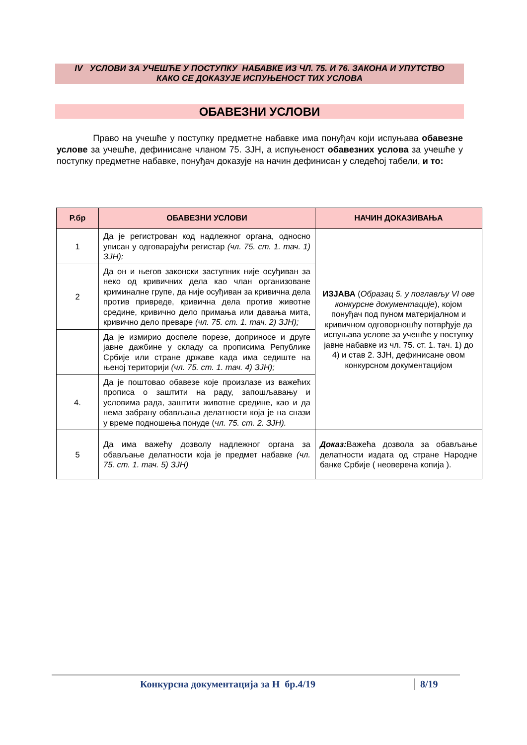IV УСЛОВИ ЗА УЧЕШЋЕ У ПОСТУПКУ НАБАВКЕ ИЗ ЧЛ. 75. И 76. ЗАКОНА И УПУТСТВО
КАКО СЕ ДОКАЗУЈЕ ИСПУЊЕНОСТ ТИХ УСЛОВА
ОБАВЕЗНИ УСЛОВИ
Право на учешће у поступку предметне набавке има понуђач који испуњава обавезне услове за учешће, дефинисане чланом 75. ЗЈН, а испуњеност обавезних услова за учешће у поступку предметне набавке, понуђач доказује на начин дефинисан у следећој табели, и то:
| Р.бр | ОБАВЕЗНИ УСЛОВИ | НАЧИН ДОКАЗИВАЊА |
| --- | --- | --- |
| 1 | Да је регистрован код надлежног органа, односно уписан у одговарајући регистар (чл. 75. ст. 1. тач. 1) ЗЈН); | ИЗЈАВА ( Образац 5. у поглављу VI ове конкурсне документације ), којом понуђач под пуном материјалном и кривичном одговорношћу потврђује да испуњава услове за учешће у поступку јавне набавке из чл. 75. ст. 1. тач. 1) до 4) и став 2. ЗЈН, дефинисане овом конкурсном документацијом |
| 2 | Да он и његов законски заступник није осуђиван за неко од кривичних дела као члан организоване криминалне групе, да није осуђиван за кривична дела против привреде, кривична дела против животне средине, кривично дело примања или давања мита, кривично дело преваре (чл. 75. ст. 1. тач. 2) ЗЈН); | |
| | Да је измирио доспеле порезе, доприносе и друге јавне дажбине у складу са прописима Републике Србије или стране државе када има седиште на њеној територији (чл. 75. ст. 1. тач. 4) ЗЈН); | |
| 4. | Да је поштовао обавезе које произлазе из важећих прописа о заштити на раду, запошљавању и условима рада, заштити животне средине, као и да нема забрану обављања делатности која је на снази у време подношења понуде ( чл. 75. ст. 2. ЗЈН). | |
| 5 | Да има важећу дозволу надлежног органа за обављање делатности која је предмет набавке (чл. 75. ст. 1. тач. 5) ЗЈН) | Доказ: Важећа дозвола за обављање делатности издата од стране Народне банке Србије ( неоверена копија ). |
Конкурсна документација за Н бр.4/19 8/19